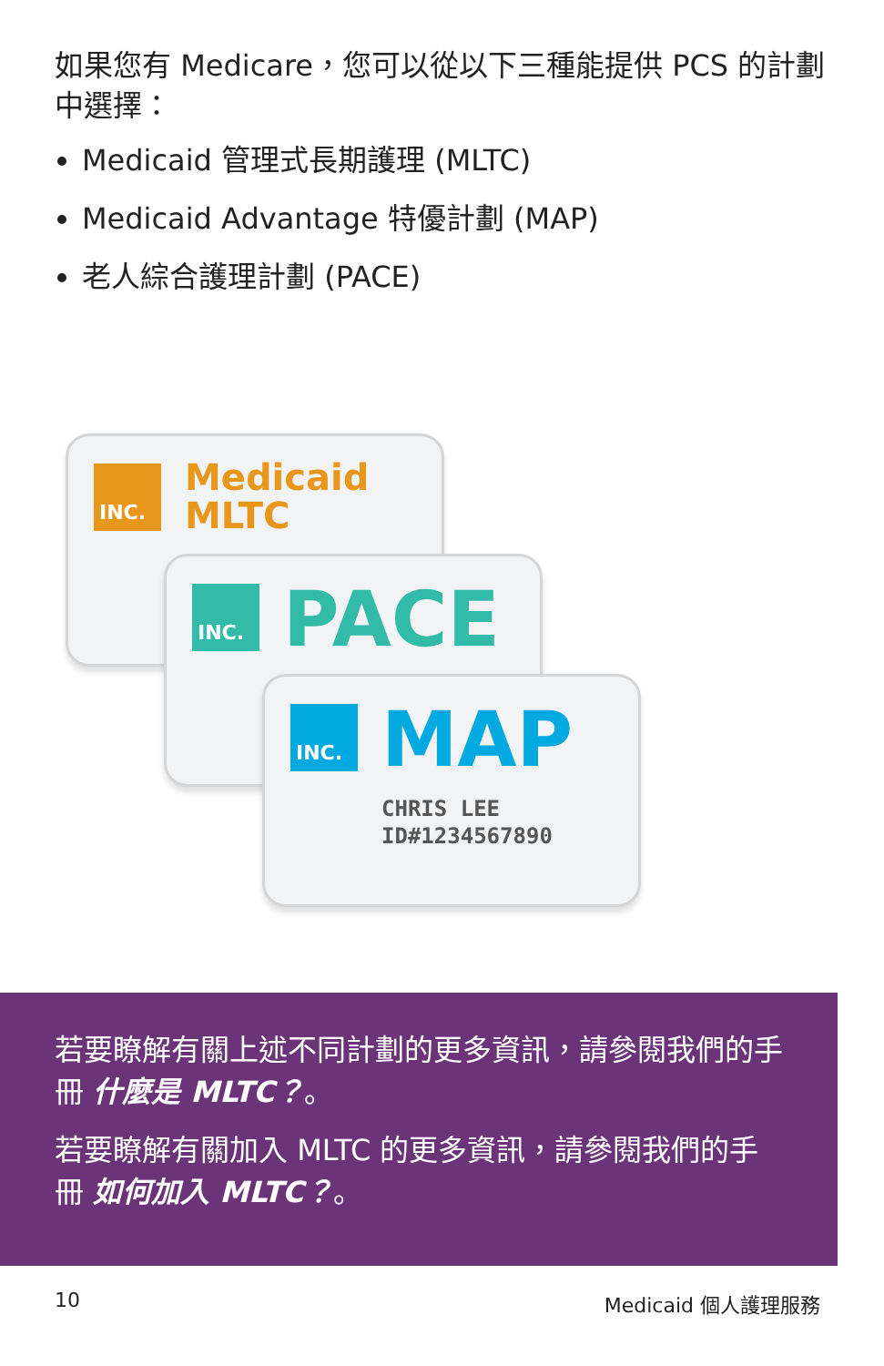如果您有 Medicare，您可以從以下三種能提供 PCS 的計劃中選擇：
Medicaid 管理式長期護理 (MLTC)
Medicaid Advantage 特優計劃 (MAP)
老人綜合護理計劃 (PACE)
INC.
Medicaid
MLTC
INC. PACE
INC. MAP
CHRIS LEE
ID#1234567890
若要瞭解有關上述不同計劃的更多資訊，請參閱我們的手冊 什麼是 MLTC？。
若要瞭解有關加入 MLTC 的更多資訊，請參閱我們的手冊 如何加入 MLTC？。
10 Medicaid 個人護理服務